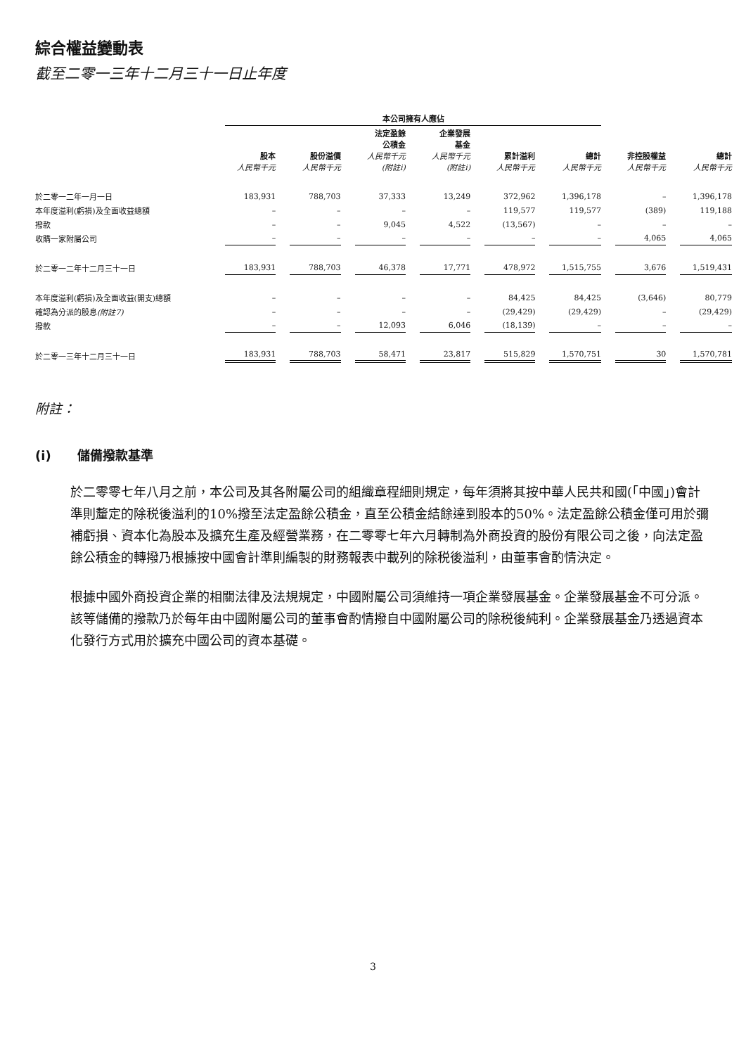綜合權益變動表
截至二零一三年十二月三十一日止年度
| | 本公司擁有人應佔 | | | | | | | |
| --- | --- | --- | --- | --- | --- | --- | --- | --- |
| | 股本 人民幣千元 | 股份溢價 人民幣千元 | 法定盈餘 公積金 人民幣千元 (附註i) | 企業發展 基金 人民幣千元 (附註i) | 累計溢利 人民幣千元 | 總計 人民幣千元 | 非控股權益 人民幣千元 | 總計 人民幣千元 |
| 於二零一二年一月一日 | 183,931 | 788,703 | 37,333 | 13,249 | 372,962 | 1,396,178 | – | 1,396,178 |
| 本年度溢利(虧損)及全面收益總額 | – | – | – | – | 119,577 | 119,577 | (389) | 119,188 |
| 撥款 | – | – | 9,045 | 4,522 | (13,567) | – | – | – |
| 收購一家附屬公司 | – | – | – | – | – | – | 4,065 | 4,065 |
| 於二零一二年十二月三十一日 | 183,931 | 788,703 | 46,378 | 17,771 | 478,972 | 1,515,755 | 3,676 | 1,519,431 |
| 本年度溢利(虧損)及全面收益(開支)總額 | – | – | – | – | 84,425 | 84,425 | (3,646) | 80,779 |
| 確認為分派的股息 (附註7) | – | – | – | – | (29,429) | (29,429) | – | (29,429) |
| 撥款 | – | – | 12,093 | 6,046 | (18,139) | – | – | – |
| 於二零一三年十二月三十一日 | 183,931 | 788,703 | 58,471 | 23,817 | 515,829 | 1,570,751 | 30 | 1,570,781 |
附註：
(i) 儲備撥款基準
於二零零七年八月之前，本公司及其各附屬公司的組織章程細則規定，每年須將其按中華人民共和國(「中國」)會計準則釐定的除税後溢利的10%撥至法定盈餘公積金，直至公積金結餘達到股本的50%。法定盈餘公積金僅可用於彌補虧損、資本化為股本及擴充生產及經營業務，在二零零七年六月轉制為外商投資的股份有限公司之後，向法定盈餘公積金的轉撥乃根據按中國會計準則編製的財務報表中載列的除税後溢利，由董事會酌情決定。
根據中國外商投資企業的相關法律及法規規定，中國附屬公司須維持一項企業發展基金。企業發展基金不可分派。該等儲備的撥款乃於每年由中國附屬公司的董事會酌情撥自中國附屬公司的除税後純利。企業發展基金乃透過資本化發行方式用於擴充中國公司的資本基礎。
3